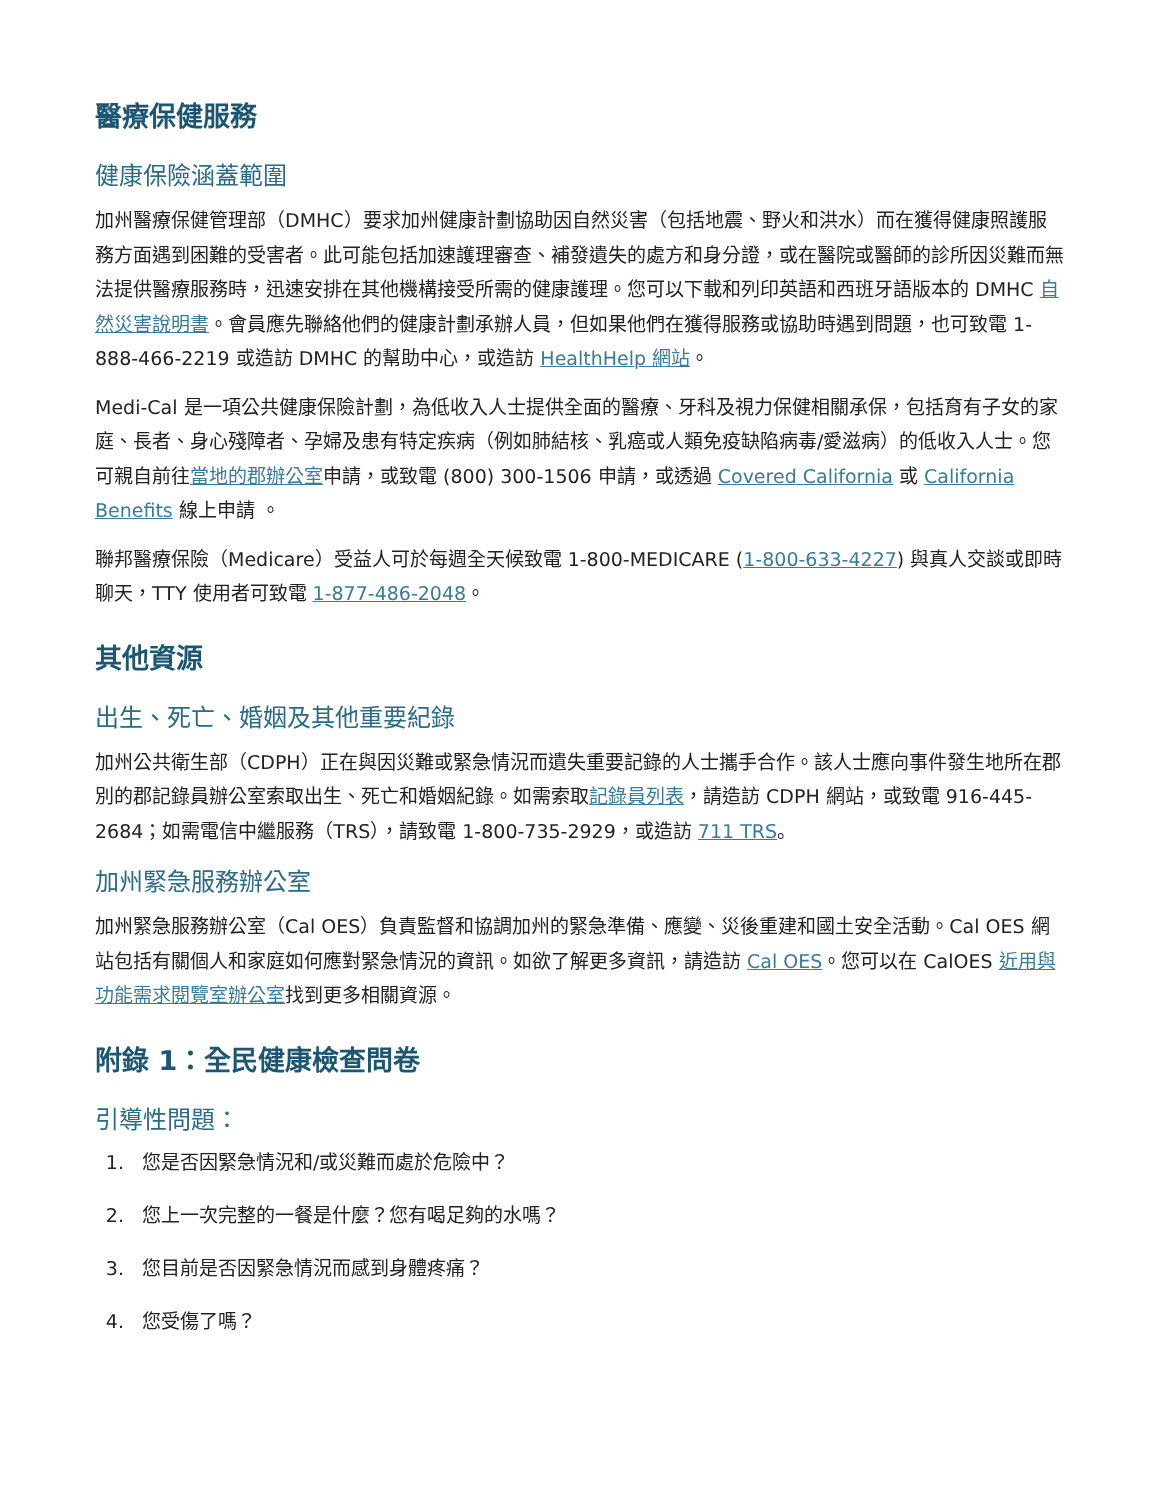醫療保健服務
健康保險涵蓋範圍
加州醫療保健管理部（DMHC）要求加州健康計劃協助因自然災害（包括地震、野火和洪水）而在獲得健康照護服務方面遇到困難的受害者。此可能包括加速護理審查、補發遺失的處方和身分證，或在醫院或醫師的診所因災難而無法提供醫療服務時，迅速安排在其他機構接受所需的健康護理。您可以下載和列印英語和西班牙語版本的 DMHC 自然災害說明書。會員應先聯絡他們的健康計劃承辦人員，但如果他們在獲得服務或協助時遇到問題，也可致電 1-888-466-2219 或造訪 DMHC 的幫助中心，或造訪 HealthHelp 網站。
Medi-Cal 是一項公共健康保險計劃，為低收入人士提供全面的醫療、牙科及視力保健相關承保，包括育有子女的家庭、長者、身心殘障者、孕婦及患有特定疾病（例如肺結核、乳癌或人類免疫缺陷病毒/愛滋病）的低收入人士。您可親自前往當地的郡辦公室申請，或致電 (800) 300-1506 申請，或透過 Covered California 或 California Benefits 線上申請 。
聯邦醫療保險（Medicare）受益人可於每週全天候致電 1-800-MEDICARE (1-800-633-4227) 與真人交談或即時聊天，TTY 使用者可致電 1-877-486-2048。
其他資源
出生、死亡、婚姻及其他重要紀錄
加州公共衛生部（CDPH）正在與因災難或緊急情況而遺失重要記錄的人士攜手合作。該人士應向事件發生地所在郡別的郡記錄員辦公室索取出生、死亡和婚姻紀錄。如需索取記錄員列表，請造訪 CDPH 網站，或致電 916-445-2684；如需電信中繼服務（TRS），請致電 1-800-735-2929，或造訪 711 TRS。
加州緊急服務辦公室
加州緊急服務辦公室（Cal OES）負責監督和協調加州的緊急準備、應變、災後重建和國土安全活動。Cal OES 網站包括有關個人和家庭如何應對緊急情況的資訊。如欲了解更多資訊，請造訪 Cal OES。您可以在 CalOES 近用與功能需求閱覽室辦公室找到更多相關資源。
附錄 1：全民健康檢查問卷
引導性問題：
1. 您是否因緊急情況和/或災難而處於危險中？
2. 您上一次完整的一餐是什麼？您有喝足夠的水嗎？
3. 您目前是否因緊急情況而感到身體疼痛？
4. 您受傷了嗎？